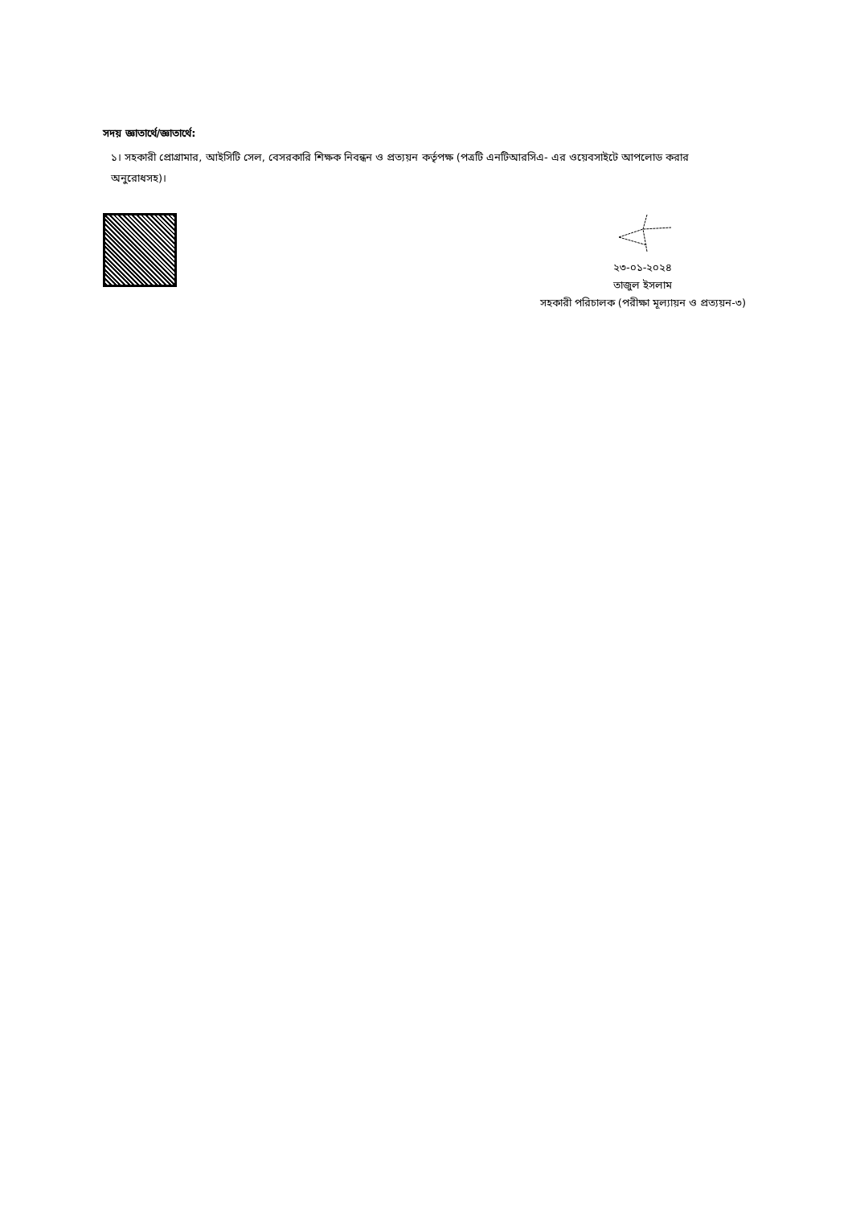সদয় জ্ঞাতার্থে/জ্ঞাতার্থে:
১। সহকারী প্রোগ্রামার, আইসিটি সেল, বেসরকারি শিক্ষক নিবন্ধন ও প্রত্যয়ন কর্তৃপক্ষ (পত্রটি এনটিআরসিএ- এর ওয়েবসাইটে আপলোড করার অনুরোধসহ)।
২৩-০১-২০২৪
তাজুল ইসলাম
সহকারী পরিচালক (পরীক্ষা মূল্যায়ন ও প্রত্যয়ন-৩)